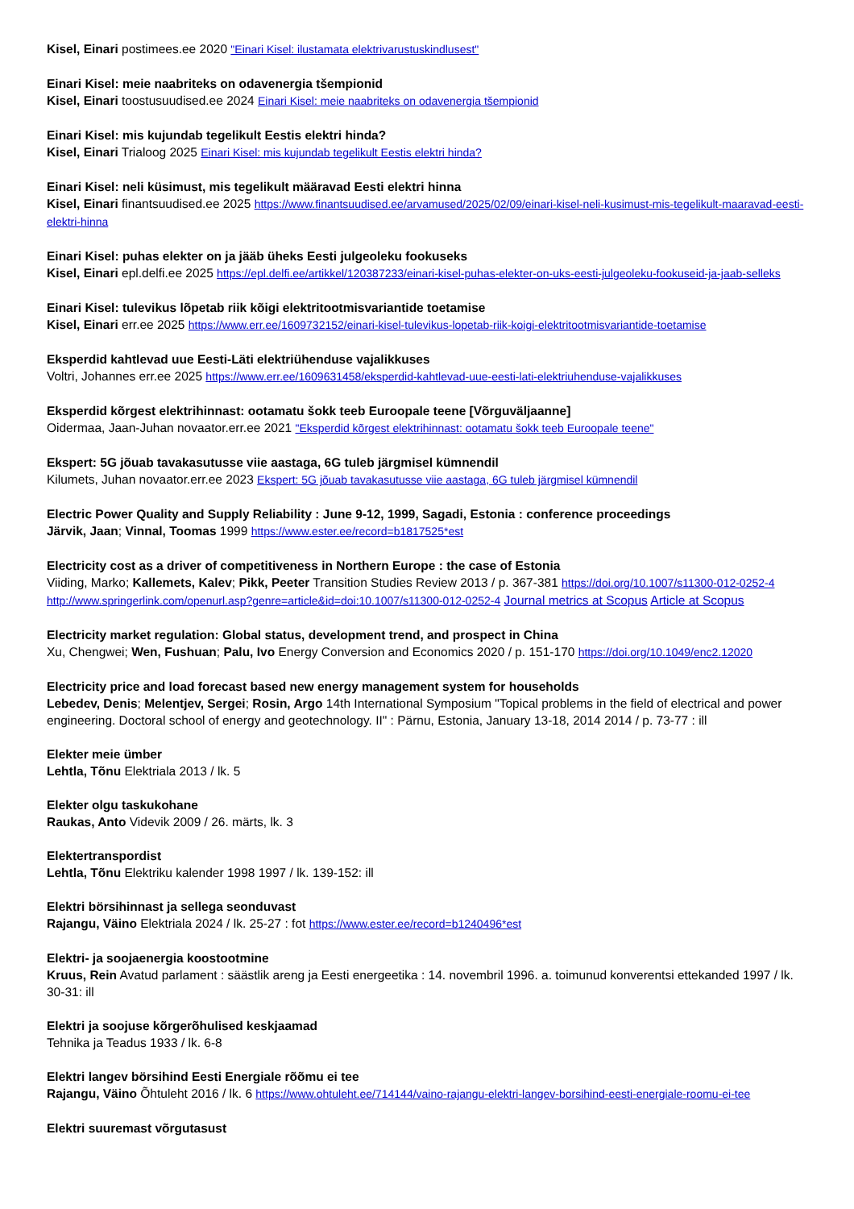Kisel, Einari postimees.ee 2020 "Einari Kisel: ilustamata elektrivarustuskindlusest"
Einari Kisel: meie naabriteks on odavenergia tšempionid
Kisel, Einari toostusuudised.ee 2024 Einari Kisel: meie naabriteks on odavenergia tšempionid
Einari Kisel: mis kujundab tegelikult Eestis elektri hinda?
Kisel, Einari Trialoog 2025 Einari Kisel: mis kujundab tegelikult Eestis elektri hinda?
Einari Kisel: neli küsimust, mis tegelikult määravad Eesti elektri hinna
Kisel, Einari finantsuudised.ee 2025 https://www.finantsuudised.ee/arvamused/2025/02/09/einari-kisel-neli-kusimust-mis-tegelikult-maaravad-eesti-elektri-hinna
Einari Kisel: puhas elekter on ja jääb üheks Eesti julgeoleku fookuseks
Kisel, Einari epl.delfi.ee 2025 https://epl.delfi.ee/artikkel/120387233/einari-kisel-puhas-elekter-on-uks-eesti-julgeoleku-fookuseid-ja-jaab-selleks
Einari Kisel: tulevikus lõpetab riik kõigi elektritootmisvariantide toetamise
Kisel, Einari err.ee 2025 https://www.err.ee/1609732152/einari-kisel-tulevikus-lopetab-riik-koigi-elektritootmisvariantide-toetamise
Eksperdid kahtlevad uue Eesti-Läti elektriühenduse vajalikkuses
Voltri, Johannes err.ee 2025 https://www.err.ee/1609631458/eksperdid-kahtlevad-uue-eesti-lati-elektriuhenduse-vajalikkuses
Eksperdid kõrgest elektrihinnast: ootamatu šokk teeb Euroopale teene [Võrguväljaanne]
Oidermaa, Jaan-Juhan novaator.err.ee 2021 "Eksperdid kõrgest elektrihinnast: ootamatu šokk teeb Euroopale teene"
Ekspert: 5G jõuab tavakasutusse viie aastaga, 6G tuleb järgmisel kümnendil
Kilumets, Juhan novaator.err.ee 2023 Ekspert: 5G jõuab tavakasutusse viie aastaga, 6G tuleb järgmisel kümnendil
Electric Power Quality and Supply Reliability : June 9-12, 1999, Sagadi, Estonia : conference proceedings
Järvik, Jaan; Vinnal, Toomas 1999 https://www.ester.ee/record=b1817525*est
Electricity cost as a driver of competitiveness in Northern Europe : the case of Estonia
Viiding, Marko; Kallemets, Kalev; Pikk, Peeter Transition Studies Review 2013 / p. 367-381 https://doi.org/10.1007/s11300-012-0252-4 http://www.springerlink.com/openurl.asp?genre=article&id=doi:10.1007/s11300-012-0252-4 Journal metrics at Scopus Article at Scopus
Electricity market regulation: Global status, development trend, and prospect in China
Xu, Chengwei; Wen, Fushuan; Palu, Ivo Energy Conversion and Economics 2020 / p. 151-170 https://doi.org/10.1049/enc2.12020
Electricity price and load forecast based new energy management system for households
Lebedev, Denis; Melentjev, Sergei; Rosin, Argo 14th International Symposium "Topical problems in the field of electrical and power engineering. Doctoral school of energy and geotechnology. II" : Pärnu, Estonia, January 13-18, 2014 2014 / p. 73-77 : ill
Elekter meie ümber
Lehtla, Tõnu Elektriala 2013 / lk. 5
Elekter olgu taskukohane
Raukas, Anto Videvik 2009 / 26. märts, lk. 3
Elektertranspordist
Lehtla, Tõnu Elektriku kalender 1998 1997 / lk. 139-152: ill
Elektri börsihinnast ja sellega seonduvast
Rajangu, Väino Elektriala 2024 / lk. 25-27 : fot https://www.ester.ee/record=b1240496*est
Elektri- ja soojaenergia koostootmine
Kruus, Rein Avatud parlament : säästlik areng ja Eesti energeetika : 14. novembril 1996. a. toimunud konverentsi ettekanded 1997 / lk. 30-31: ill
Elektri ja soojuse kõrgerõhulised keskjaamad
Tehnika ja Teadus 1933 / lk. 6-8
Elektri langev börsihind Eesti Energiale rõõmu ei tee
Rajangu, Väino Õhtuleht 2016 / lk. 6 https://www.ohtuleht.ee/714144/vaino-rajangu-elektri-langev-borsihind-eesti-energiale-roomu-ei-tee
Elektri suuremast võrgutasust